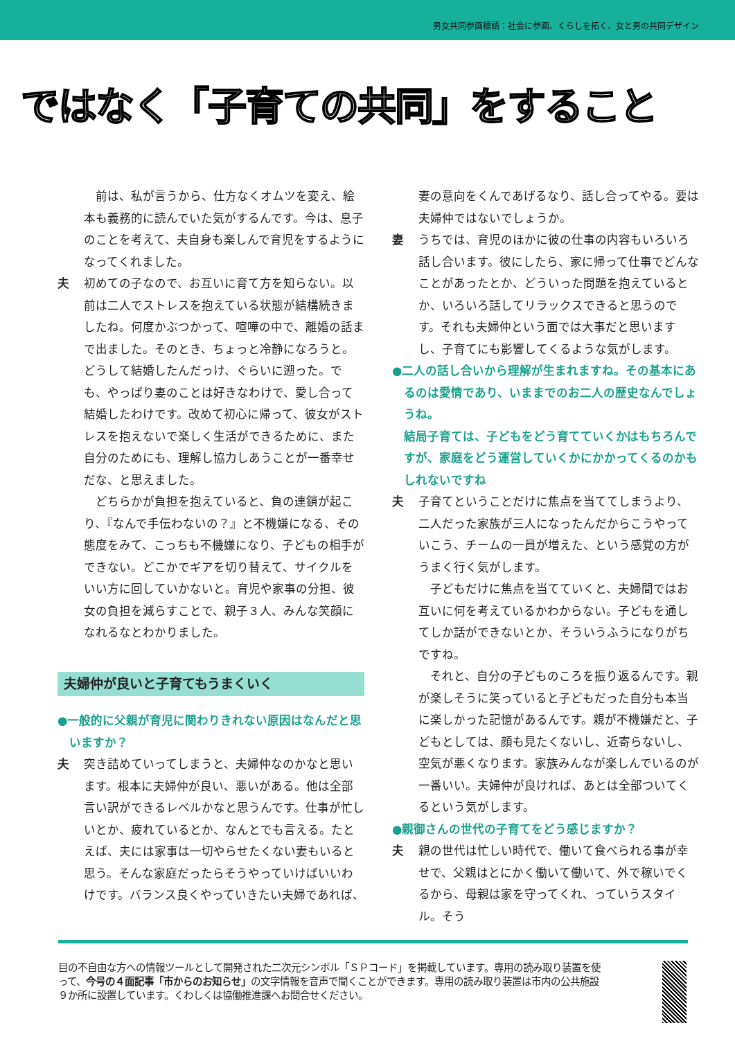男女共同参画標語：社会に参画、くらしを拓く、女と男の共同デザイン
ではなく「子育ての共同」をすること
　前は、私が言うから、仕方なくオムツを変え、絵本も義務的に読んでいた気がするんです。今は、息子のことを考えて、夫自身も楽しんで育児をするようになってくれました。
夫 初めての子なので、お互いに育て方を知らない。以前は二人でストレスを抱えている状態が結構続きましたね。何度かぶつかって、喧嘩の中で、離婚の話まで出ました。そのとき、ちょっと冷静になろうと。どうして結婚したんだっけ、ぐらいに遡った。でも、やっぱり妻のことは好きなわけで、愛し合って結婚したわけです。改めて初心に帰って、彼女がストレスを抱えないで楽しく生活ができるために、また自分のためにも、理解し協力しあうことが一番幸せだな、と思えました。
　どちらかが負担を抱えていると、負の連鎖が起こり、『なんで手伝わないの？』と不機嫌になる、その態度をみて、こっちも不機嫌になり、子どもの相手ができない。どこかでギアを切り替えて、サイクルをいい方に回していかないと。育児や家事の分担、彼女の負担を減らすことで、親子３人、みんな笑顔になれるなとわかりました。
夫婦仲が良いと子育てもうまくいく
●一般的に父親が育児に関わりきれない原因はなんだと思いますか？
夫 突き詰めていってしまうと、夫婦仲なのかなと思います。根本に夫婦仲が良い、悪いがある。他は全部言い訳ができるレベルかなと思うんです。仕事が忙しいとか、疲れているとか、なんとでも言える。たとえば、夫には家事は一切やらせたくない妻もいると思う。そんな家庭だったらそうやっていけばいいわけです。バランス良くやっていきたい夫婦であれば、
妻の意向をくんであげるなり、話し合ってやる。要は夫婦仲ではないでしょうか。
妻 うちでは、育児のほかに彼の仕事の内容もいろいろ話し合います。彼にしたら、家に帰って仕事でどんなことがあったとか、どういった問題を抱えているとか、いろいろ話してリラックスできると思うのです。それも夫婦仲という面では大事だと思いますし、子育てにも影響してくるような気がします。
●二人の話し合いから理解が生まれますね。その基本にあるのは愛情であり、いままでのお二人の歴史なんでしょうね。
結局子育ては、子どもをどう育てていくかはもちろんですが、家庭をどう運営していくかにかかってくるのかもしれないですね
夫 子育てということだけに焦点を当ててしまうより、二人だった家族が三人になったんだからこうやっていこう、チームの一員が増えた、という感覚の方がうまく行く気がします。
　子どもだけに焦点を当てていくと、夫婦間ではお互いに何を考えているかわからない。子どもを通してしか話ができないとか、そういうふうになりがちですね。
　それと、自分の子どものころを振り返るんです。親が楽しそうに笑っていると子どもだった自分も本当に楽しかった記憶があるんです。親が不機嫌だと、子どもとしては、顔も見たくないし、近寄らないし、空気が悪くなります。家族みんなが楽しんでいるのが一番いい。夫婦仲が良ければ、あとは全部ついてくるという気がします。
●親御さんの世代の子育てをどう感じますか？
夫 親の世代は忙しい時代で、働いて食べられる事が幸せで、父親はとにかく働いて働いて、外で稼いでくるから、母親は家を守ってくれ、っていうスタイル。そう
目の不自由な方への情報ツールとして開発された二次元シンボル「ＳＰコード」を掲載しています。専用の読み取り装置を使って、今号の４面記事「市からのお知らせ」の文字情報を音声で聞くことができます。専用の読み取り装置は市内の公共施設９か所に設置しています。くわしくは協働推進課へお問合せください。